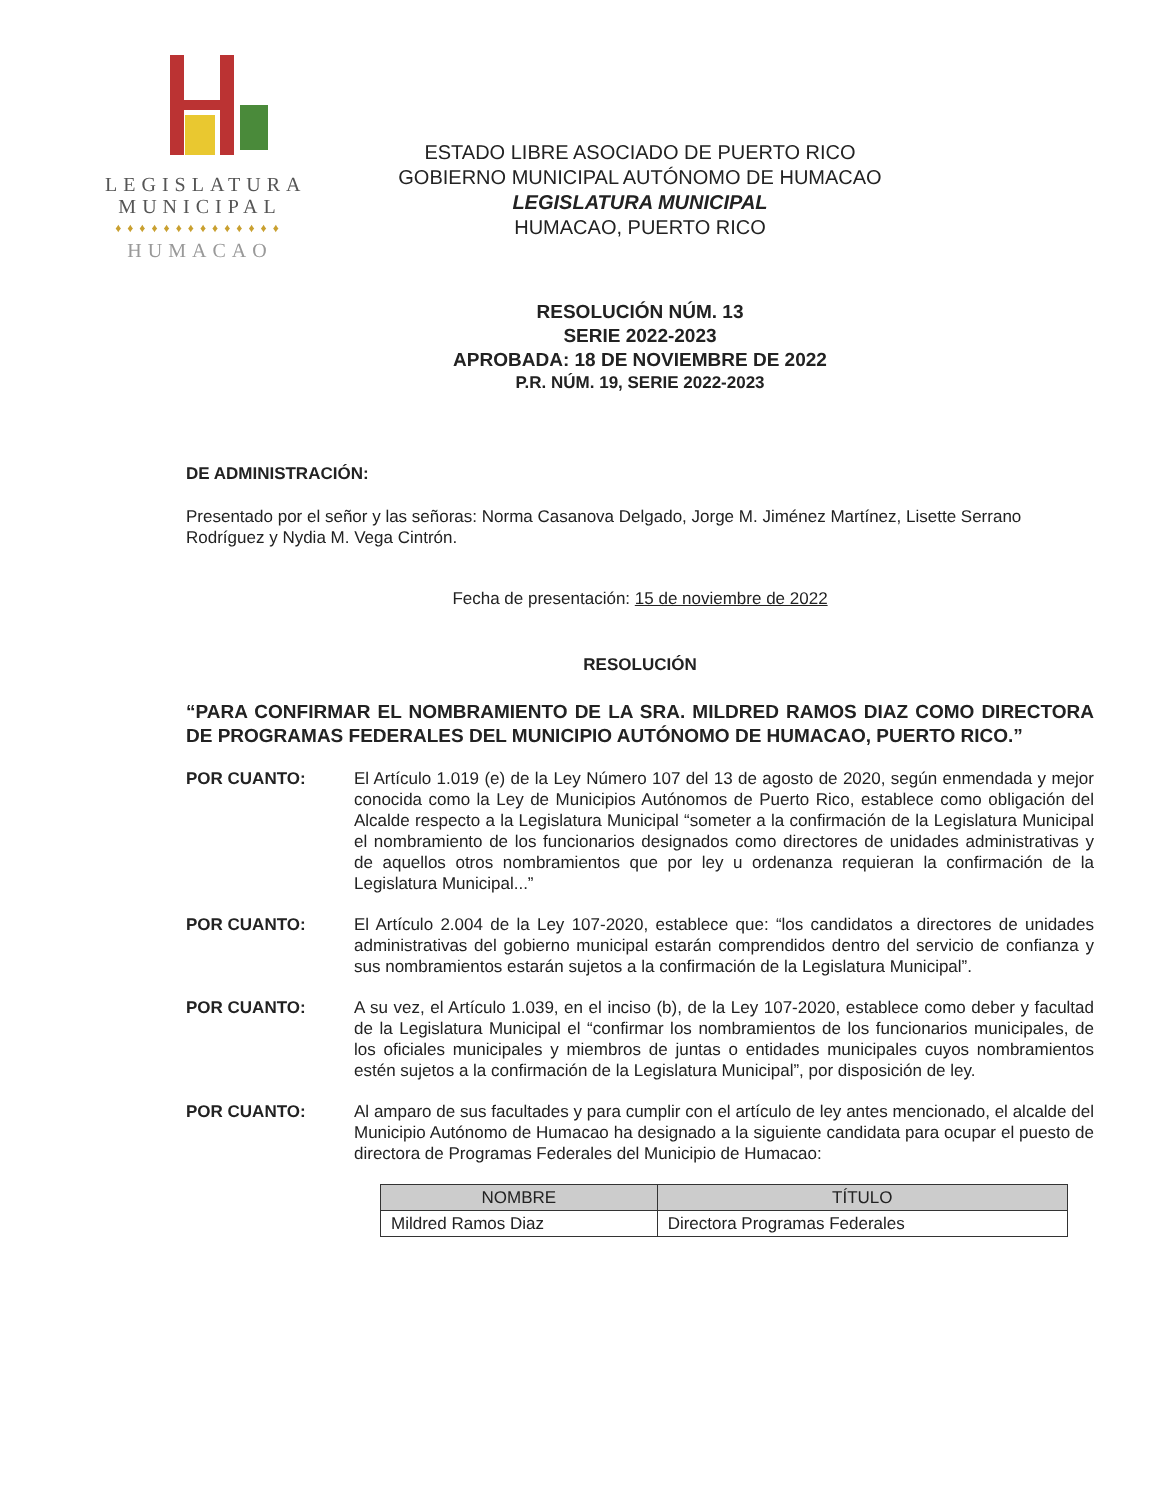LEGISLATURA
MUNICIPAL
♦♦♦♦♦♦♦♦♦♦♦♦♦♦
HUMACAO
ESTADO LIBRE ASOCIADO DE PUERTO RICO
GOBIERNO MUNICIPAL AUTÓNOMO DE HUMACAO
LEGISLATURA MUNICIPAL
HUMACAO, PUERTO RICO
RESOLUCIÓN NÚM. 13
SERIE 2022-2023
APROBADA: 18 DE NOVIEMBRE DE 2022
P.R. NÚM. 19, SERIE 2022-2023
DE ADMINISTRACIÓN:
Presentado por el señor y las señoras: Norma Casanova Delgado, Jorge M. Jiménez Martínez, Lisette Serrano Rodríguez y Nydia M. Vega Cintrón.
Fecha de presentación: 15 de noviembre de 2022
RESOLUCIÓN
“PARA CONFIRMAR EL NOMBRAMIENTO DE LA SRA. MILDRED RAMOS DIAZ COMO DIRECTORA DE PROGRAMAS FEDERALES DEL MUNICIPIO AUTÓNOMO DE HUMACAO, PUERTO RICO.”
POR CUANTO: El Artículo 1.019 (e) de la Ley Número 107 del 13 de agosto de 2020, según enmendada y mejor conocida como la Ley de Municipios Autónomos de Puerto Rico, establece como obligación del Alcalde respecto a la Legislatura Municipal “someter a la confirmación de la Legislatura Municipal el nombramiento de los funcionarios designados como directores de unidades administrativas y de aquellos otros nombramientos que por ley u ordenanza requieran la confirmación de la Legislatura Municipal...”
POR CUANTO: El Artículo 2.004 de la Ley 107-2020, establece que: “los candidatos a directores de unidades administrativas del gobierno municipal estarán comprendidos dentro del servicio de confianza y sus nombramientos estarán sujetos a la confirmación de la Legislatura Municipal”.
POR CUANTO: A su vez, el Artículo 1.039, en el inciso (b), de la Ley 107-2020, establece como deber y facultad de la Legislatura Municipal el “confirmar los nombramientos de los funcionarios municipales, de los oficiales municipales y miembros de juntas o entidades municipales cuyos nombramientos estén sujetos a la confirmación de la Legislatura Municipal”, por disposición de ley.
POR CUANTO: Al amparo de sus facultades y para cumplir con el artículo de ley antes mencionado, el alcalde del Municipio Autónomo de Humacao ha designado a la siguiente candidata para ocupar el puesto de directora de Programas Federales del Municipio de Humacao:
| NOMBRE | TÍTULO |
| --- | --- |
| Mildred Ramos Diaz | Directora Programas Federales |